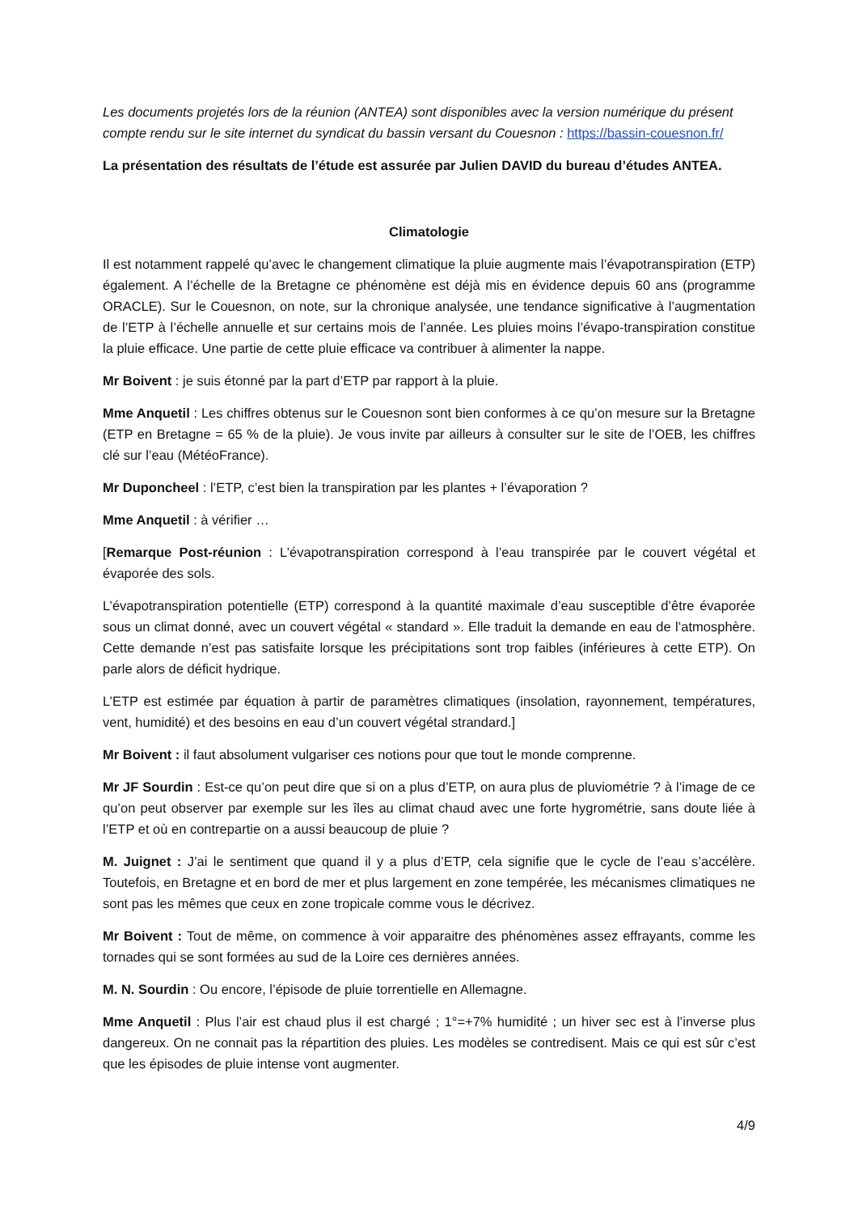Les documents projetés lors de la réunion (ANTEA) sont disponibles avec la version numérique du présent compte rendu sur le site internet du syndicat du bassin versant du Couesnon : https://bassin-couesnon.fr/
La présentation des résultats de l’étude est assurée par Julien DAVID du bureau d’études ANTEA.
Climatologie
Il est notamment rappelé qu’avec le changement climatique la pluie augmente mais l’évapotranspiration (ETP) également. A l’échelle de la Bretagne ce phénomène est déjà mis en évidence depuis 60 ans (programme ORACLE). Sur le Couesnon, on note, sur la chronique analysée, une tendance significative à l’augmentation de l’ETP à l’échelle annuelle et sur certains mois de l’année. Les pluies moins l’évapo-transpiration constitue la pluie efficace. Une partie de cette pluie efficace va contribuer à alimenter la nappe.
Mr Boivent : je suis étonné par la part d’ETP par rapport à la pluie.
Mme Anquetil : Les chiffres obtenus sur le Couesnon sont bien conformes à ce qu’on mesure sur la Bretagne (ETP en Bretagne = 65 % de la pluie). Je vous invite par ailleurs à consulter sur le site de l’OEB, les chiffres clé sur l’eau (MétéoFrance).
Mr Duponcheel : l’ETP, c’est bien la transpiration par les plantes + l’évaporation ?
Mme Anquetil : à vérifier …
[Remarque Post-réunion : L’évapotranspiration correspond à l’eau transpirée par le couvert végétal et évaporée des sols.
L’évapotranspiration potentielle (ETP) correspond à la quantité maximale d’eau susceptible d’être évaporée sous un climat donné, avec un couvert végétal « standard ». Elle traduit la demande en eau de l’atmosphère. Cette demande n’est pas satisfaite lorsque les précipitations sont trop faibles (inférieures à cette ETP). On parle alors de déficit hydrique.
L’ETP est estimée par équation à partir de paramètres climatiques (insolation, rayonnement, températures, vent, humidité) et des besoins en eau d’un couvert végétal strandard.]
Mr Boivent : il faut absolument vulgariser ces notions pour que tout le monde comprenne.
Mr JF Sourdin : Est-ce qu’on peut dire que si on a plus d’ETP, on aura plus de pluviométrie ? à l’image de ce qu’on peut observer par exemple sur les îles au climat chaud avec une forte hygrométrie, sans doute liée à l’ETP et où en contrepartie on a aussi beaucoup de pluie ?
M. Juignet : J’ai le sentiment que quand il y a plus d’ETP, cela signifie que le cycle de l’eau s’accélère. Toutefois, en Bretagne et en bord de mer et plus largement en zone tempérée, les mécanismes climatiques ne sont pas les mêmes que ceux en zone tropicale comme vous le décrivez.
Mr Boivent : Tout de même, on commence à voir apparaitre des phénomènes assez effrayants, comme les tornades qui se sont formées au sud de la Loire ces dernières années.
M. N. Sourdin : Ou encore, l’épisode de pluie torrentielle en Allemagne.
Mme Anquetil : Plus l’air est chaud plus il est chargé ; 1°=+7% humidité ; un hiver sec est à l’inverse plus dangereux. On ne connait pas la répartition des pluies. Les modèles se contredisent. Mais ce qui est sûr c’est que les épisodes de pluie intense vont augmenter.
4/9